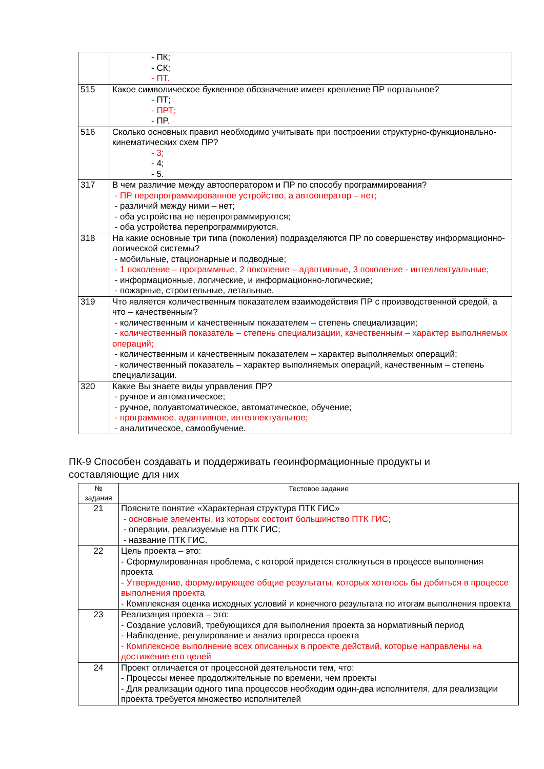| | - ПК; - СК; - ПТ. |
| 515 | Какое символическое буквенное обозначение имеет крепление ПР портальное? - ПТ; - ПРТ; - ПР. |
| 516 | Сколько основных правил необходимо учитывать при построении структурно-функционально-кинематических схем ПР? - 3; - 4; - 5. |
| 317 | В чем различие между автооператором и ПР по способу программирования? - ПР перепрограммированное устройство, а автооператор – нет; - различий между ними – нет; - оба устройства не перепрограммируются; - оба устройства перепрограммируются. |
| 318 | На какие основные три типа (поколения) подразделяются ПР по совершенству информационно-логической системы? - мобильные, стационарные и подводные; - 1 поколение – программные, 2 поколение – адаптивные, 3 поколение - интеллектуальные; - информационные, логические, и информационно-логические; - пожарные, строительные, летальные. |
| 319 | Что является количественным показателем взаимодействия ПР с производственной средой, а что – качественным? - количественным и качественным показателем – степень специализации; - количественный показатель – степень специализации, качественным – характер выполняемых операций; - количественным и качественным показателем – характер выполняемых операций; - количественный показатель – характер выполняемых операций, качественным – степень специализации. |
| 320 | Какие Вы знаете виды управления ПР? - ручное и автоматическое; - ручное, полуавтоматическое, автоматическое, обучение; - программное, адаптивное, интеллектуальное; - аналитическое, самообучение. |
ПК-9 Способен создавать и поддерживать геоинформационные продукты и составляющие для них
| № задания | Тестовое задание |
| --- | --- |
| 21 | Поясните понятие «Характерная структура ПТК ГИС» - основные элементы, из которых состоит большинство ПТК ГИС; - операции, реализуемые на ПТК ГИС; - название ПТК ГИС. |
| 22 | Цель проекта – это: - Сформулированная проблема, с которой придется столкнуться в процессе выполнения проекта - Утверждение, формулирующее общие результаты, которых хотелось бы добиться в процессе выполнения проекта - Комплексная оценка исходных условий и конечного результата по итогам выполнения проекта |
| 23 | Реализация проекта – это: - Создание условий, требующихся для выполнения проекта за нормативный период - Наблюдение, регулирование и анализ прогресса проекта - Комплексное выполнение всех описанных в проекте действий, которые направлены на достижение его целей |
| 24 | Проект отличается от процессной деятельности тем, что: - Процессы менее продолжительные по времени, чем проекты - Для реализации одного типа процессов необходим один-два исполнителя, для реализации проекта требуется множество исполнителей |